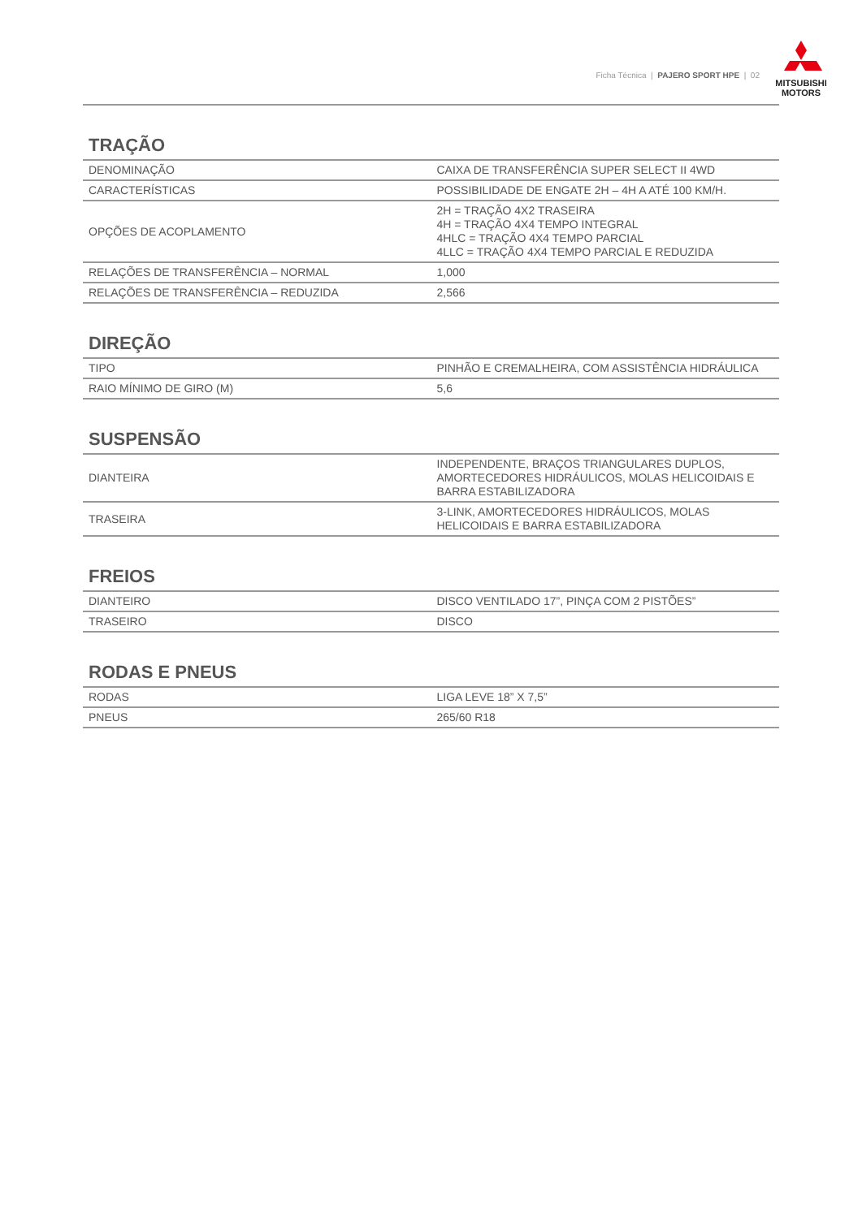Ficha Técnica | PAJERO SPORT HPE | 02
MITSUBISHI
MOTORS
TRAÇÃO
| DENOMINAÇÃO | CAIXA DE TRANSFERÊNCIA SUPER SELECT II 4WD |
| CARACTERÍSTICAS | POSSIBILIDADE DE ENGATE 2H – 4H A ATÉ 100 KM/H. |
| OPÇÕES DE ACOPLAMENTO | 2H = TRAÇÃO 4X2 TRASEIRA 4H = TRAÇÃO 4X4 TEMPO INTEGRAL 4HLC = TRAÇÃO 4X4 TEMPO PARCIAL 4LLC = TRAÇÃO 4X4 TEMPO PARCIAL E REDUZIDA |
| RELAÇÕES DE TRANSFERÊNCIA – NORMAL | 1,000 |
| RELAÇÕES DE TRANSFERÊNCIA – REDUZIDA | 2,566 |
DIREÇÃO
| TIPO | PINHÃO E CREMALHEIRA, COM ASSISTÊNCIA HIDRÁULICA |
| RAIO MÍNIMO DE GIRO (M) | 5,6 |
SUSPENSÃO
| DIANTEIRA | INDEPENDENTE, BRAÇOS TRIANGULARES DUPLOS, AMORTECEDORES HIDRÁULICOS, MOLAS HELICOIDAIS E BARRA ESTABILIZADORA |
| TRASEIRA | 3-LINK, AMORTECEDORES HIDRÁULICOS, MOLAS HELICOIDAIS E BARRA ESTABILIZADORA |
FREIOS
| DIANTEIRO | DISCO VENTILADO 17”, PINÇA COM 2 PISTÕES” |
| TRASEIRO | DISCO |
RODAS E PNEUS
| RODAS | LIGA LEVE 18” X 7,5” |
| PNEUS | 265/60 R18 |